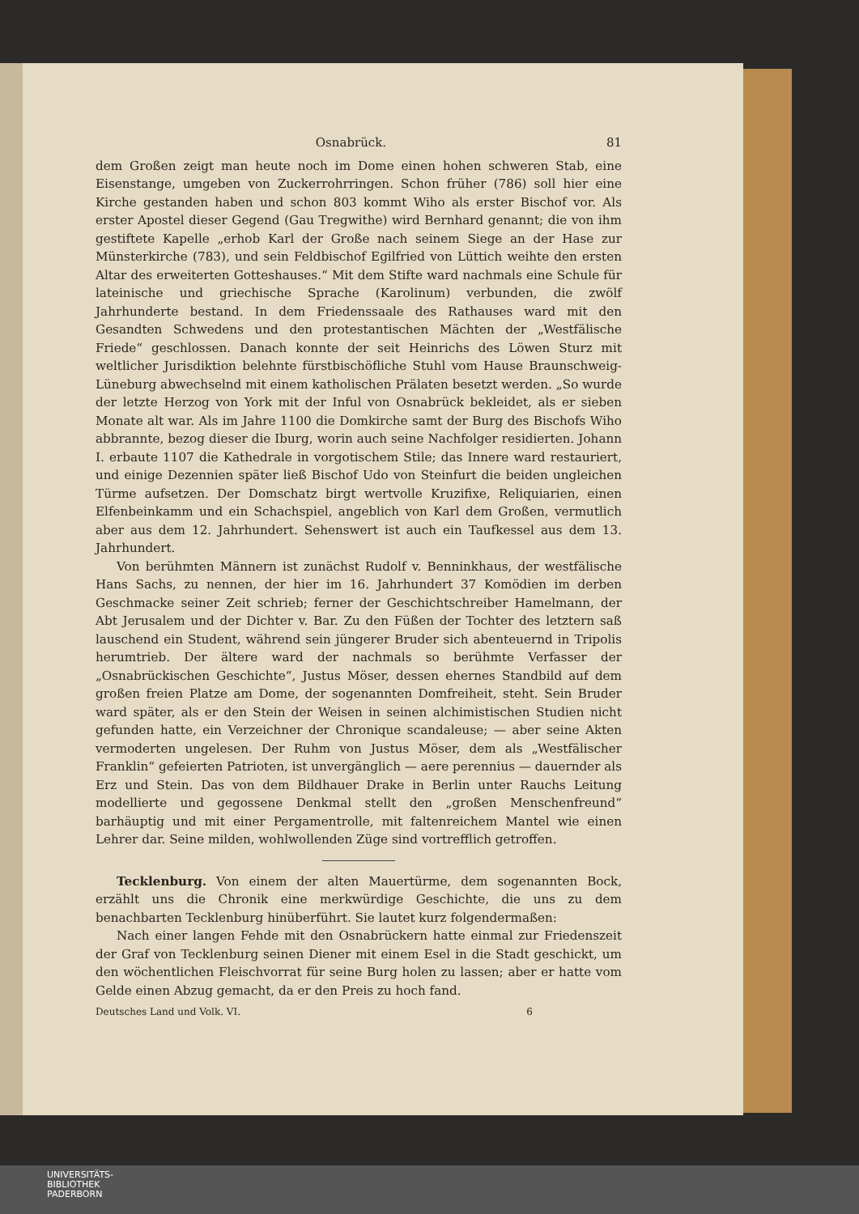Osnabrück. 81
dem Großen zeigt man heute noch im Dome einen hohen schweren Stab, eine Eisenstange, umgeben von Zuckerrohrringen. Schon früher (786) soll hier eine Kirche gestanden haben und schon 803 kommt Wiho als erster Bischof vor. Als erster Apostel dieser Gegend (Gau Tregwithe) wird Bernhard genannt; die von ihm gestiftete Kapelle „erhob Karl der Große nach seinem Siege an der Hase zur Münsterkirche (783), und sein Feldbischof Egilfried von Lüttich weihte den ersten Altar des erweiterten Gotteshauses.“ Mit dem Stifte ward nachmals eine Schule für lateinische und griechische Sprache (Karolinum) verbunden, die zwölf Jahrhunderte bestand. In dem Friedenssaale des Rathauses ward mit den Gesandten Schwedens und den protestantischen Mächten der „Westfälische Friede“ geschlossen. Danach konnte der seit Heinrichs des Löwen Sturz mit weltlicher Jurisdiktion belehnte fürstbischöfliche Stuhl vom Hause Braunschweig-Lüneburg abwechselnd mit einem katholischen Prälaten besetzt werden. „So wurde der letzte Herzog von York mit der Inful von Osnabrück bekleidet, als er sieben Monate alt war. Als im Jahre 1100 die Domkirche samt der Burg des Bischofs Wiho abbrannte, bezog dieser die Iburg, worin auch seine Nachfolger residierten. Johann I. erbaute 1107 die Kathedrale in vorgotischem Stile; das Innere ward restauriert, und einige Dezennien später ließ Bischof Udo von Steinfurt die beiden ungleichen Türme aufsetzen. Der Domschatz birgt wertvolle Kruzifixe, Reliquiarien, einen Elfenbeinkamm und ein Schachspiel, angeblich von Karl dem Großen, vermutlich aber aus dem 12. Jahrhundert. Sehenswert ist auch ein Taufkessel aus dem 13. Jahrhundert.
Von berühmten Männern ist zunächst Rudolf v. Benninkhaus, der westfälische Hans Sachs, zu nennen, der hier im 16. Jahrhundert 37 Komödien im derben Geschmacke seiner Zeit schrieb; ferner der Geschichtschreiber Hamelmann, der Abt Jerusalem und der Dichter v. Bar. Zu den Füßen der Tochter des letztern saß lauschend ein Student, während sein jüngerer Bruder sich abenteuernd in Tripolis herumtrieb. Der ältere ward der nachmals so berühmte Verfasser der „Osnabrückischen Geschichte“, Justus Möser, dessen ehernes Standbild auf dem großen freien Platze am Dome, der sogenannten Domfreiheit, steht. Sein Bruder ward später, als er den Stein der Weisen in seinen alchimistischen Studien nicht gefunden hatte, ein Verzeichner der Chronique scandaleuse; — aber seine Akten vermoderten ungelesen. Der Ruhm von Justus Möser, dem als „Westfälischer Franklin“ gefeierten Patrioten, ist unvergänglich — aere perennius — dauernder als Erz und Stein. Das von dem Bildhauer Drake in Berlin unter Rauchs Leitung modellierte und gegossene Denkmal stellt den „großen Menschenfreund“ barhäuptig und mit einer Pergamentrolle, mit faltenreichem Mantel wie einen Lehrer dar. Seine milden, wohlwollenden Züge sind vortrefflich getroffen.
Tecklenburg. Von einem der alten Mauertürme, dem sogenannten Bock, erzählt uns die Chronik eine merkwürdige Geschichte, die uns zu dem benachbarten Tecklenburg hinüberführt. Sie lautet kurz folgendermaßen:
Nach einer langen Fehde mit den Osnabrückern hatte einmal zur Friedenszeit der Graf von Tecklenburg seinen Diener mit einem Esel in die Stadt geschickt, um den wöchentlichen Fleischvorrat für seine Burg holen zu lassen; aber er hatte vom Gelde einen Abzug gemacht, da er den Preis zu hoch fand.
Deutsches Land und Volk. VI. 6
UNIVERSITÄTS-
BIBLIOTHEK
PADERBORN